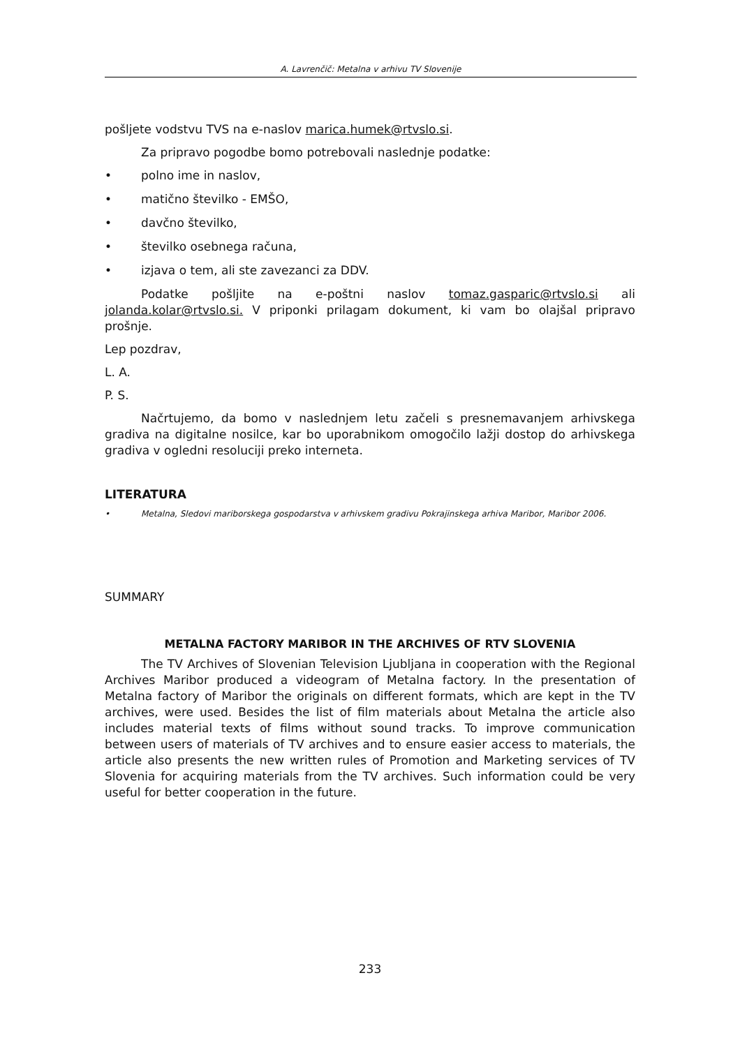A. Lavrenčič: Metalna v arhivu TV Slovenije
pošljete vodstvu TVS na e-naslov marica.humek@rtvslo.si.
Za pripravo pogodbe bomo potrebovali naslednje podatke:
• polno ime in naslov,
• matično številko - EMŠO,
• davčno številko,
• številko osebnega računa,
• izjava o tem, ali ste zavezanci za DDV.
Podatke pošljite na e-poštni naslov tomaz.gasparic@rtvslo.si ali jolanda.kolar@rtvslo.si. V priponki prilagam dokument, ki vam bo olajšal pripravo prošnje.
Lep pozdrav,
L. A.
P. S.
Načrtujemo, da bomo v naslednjem letu začeli s presnemavanjem arhivskega gradiva na digitalne nosilce, kar bo uporabnikom omogočilo lažji dostop do arhivskega gradiva v ogledni resoluciji preko interneta.
LITERATURA
• Metalna, Sledovi mariborskega gospodarstva v arhivskem gradivu Pokrajinskega arhiva Maribor, Maribor 2006.
SUMMARY
METALNA FACTORY MARIBOR IN THE ARCHIVES OF RTV SLOVENIA
The TV Archives of Slovenian Television Ljubljana in cooperation with the Regional Archives Maribor produced a videogram of Metalna factory. In the presentation of Metalna factory of Maribor the originals on different formats, which are kept in the TV archives, were used. Besides the list of film materials about Metalna the article also includes material texts of films without sound tracks. To improve communication between users of materials of TV archives and to ensure easier access to materials, the article also presents the new written rules of Promotion and Marketing services of TV Slovenia for acquiring materials from the TV archives. Such information could be very useful for better cooperation in the future.
233